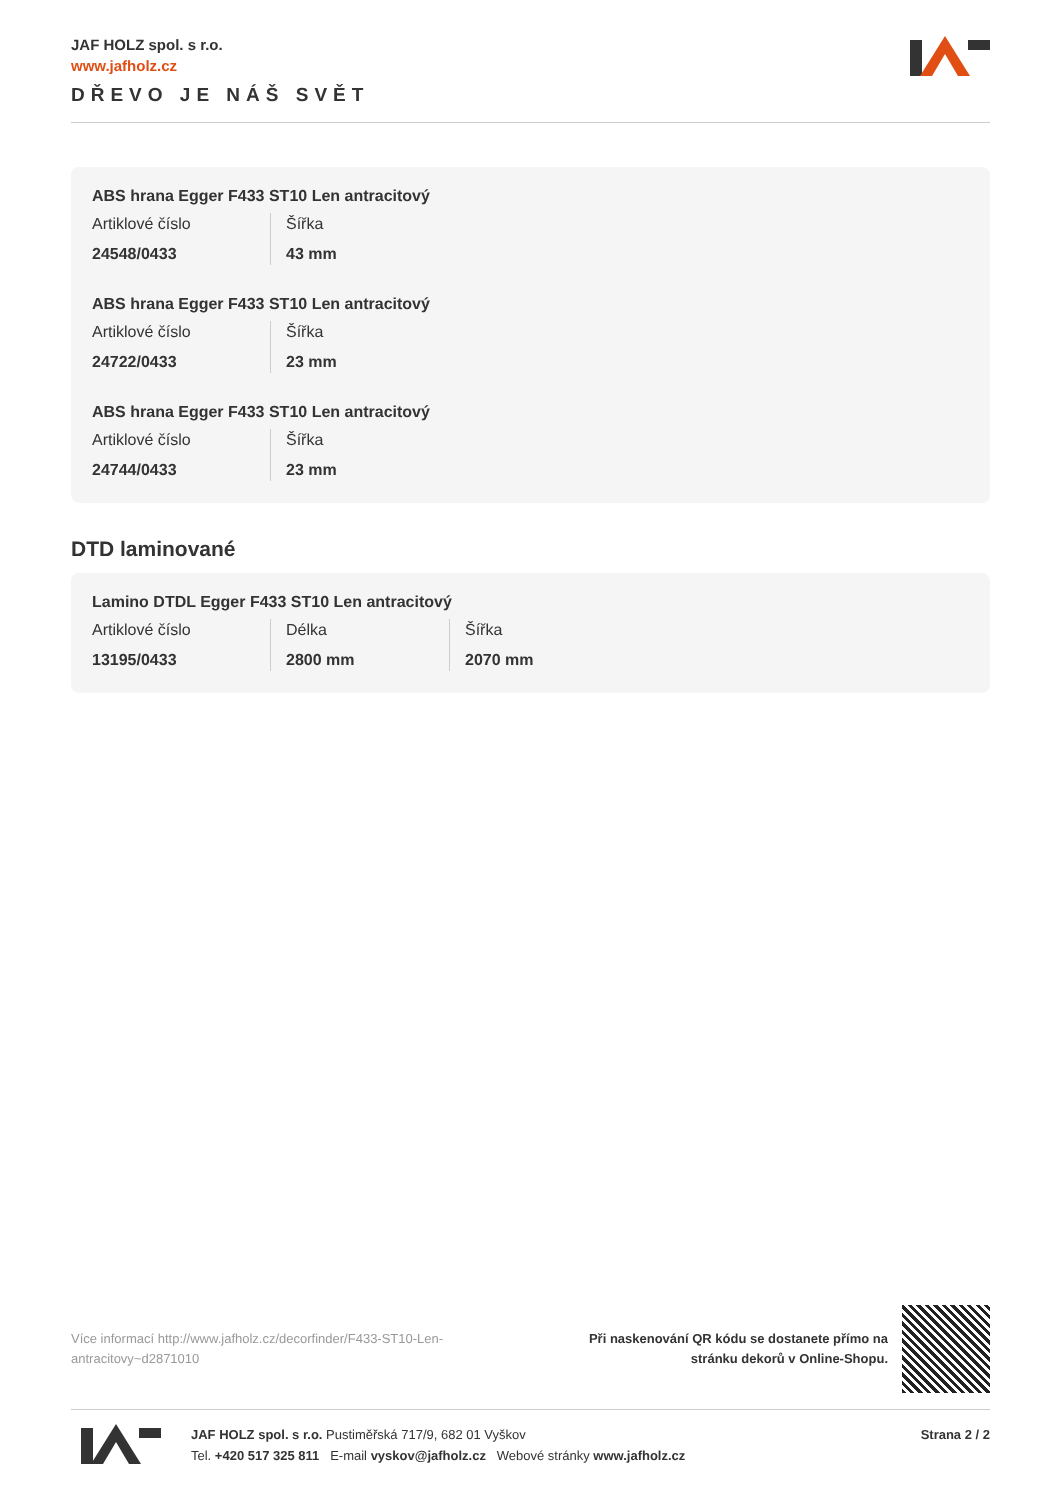JAF HOLZ spol. s r.o.
www.jafholz.cz
DŘEVO JE NÁŠ SVĚT
ABS hrana Egger F433 ST10 Len antracitový
| Artiklové číslo 24548/0433 | Šířka 43 mm |
ABS hrana Egger F433 ST10 Len antracitový
| Artiklové číslo 24722/0433 | Šířka 23 mm |
ABS hrana Egger F433 ST10 Len antracitový
| Artiklové číslo 24744/0433 | Šířka 23 mm |
DTD laminované
Lamino DTDL Egger F433 ST10 Len antracitový
| Artiklové číslo 13195/0433 | Délka 2800 mm | Šířka 2070 mm |
Více informací http://www.jafholz.cz/decorfinder/F433-ST10-Len-antracitovy~d2871010
Při naskenování QR kódu se dostanete přímo na
stránku dekorů v Online-Shopu.
JAF HOLZ spol. s r.o. Pustiměřská 717/9, 682 01 Vyškov
Tel. +420 517 325 811 E-mail vyskov@jafholz.cz Webové stránky www.jafholz.cz
Strana 2 / 2